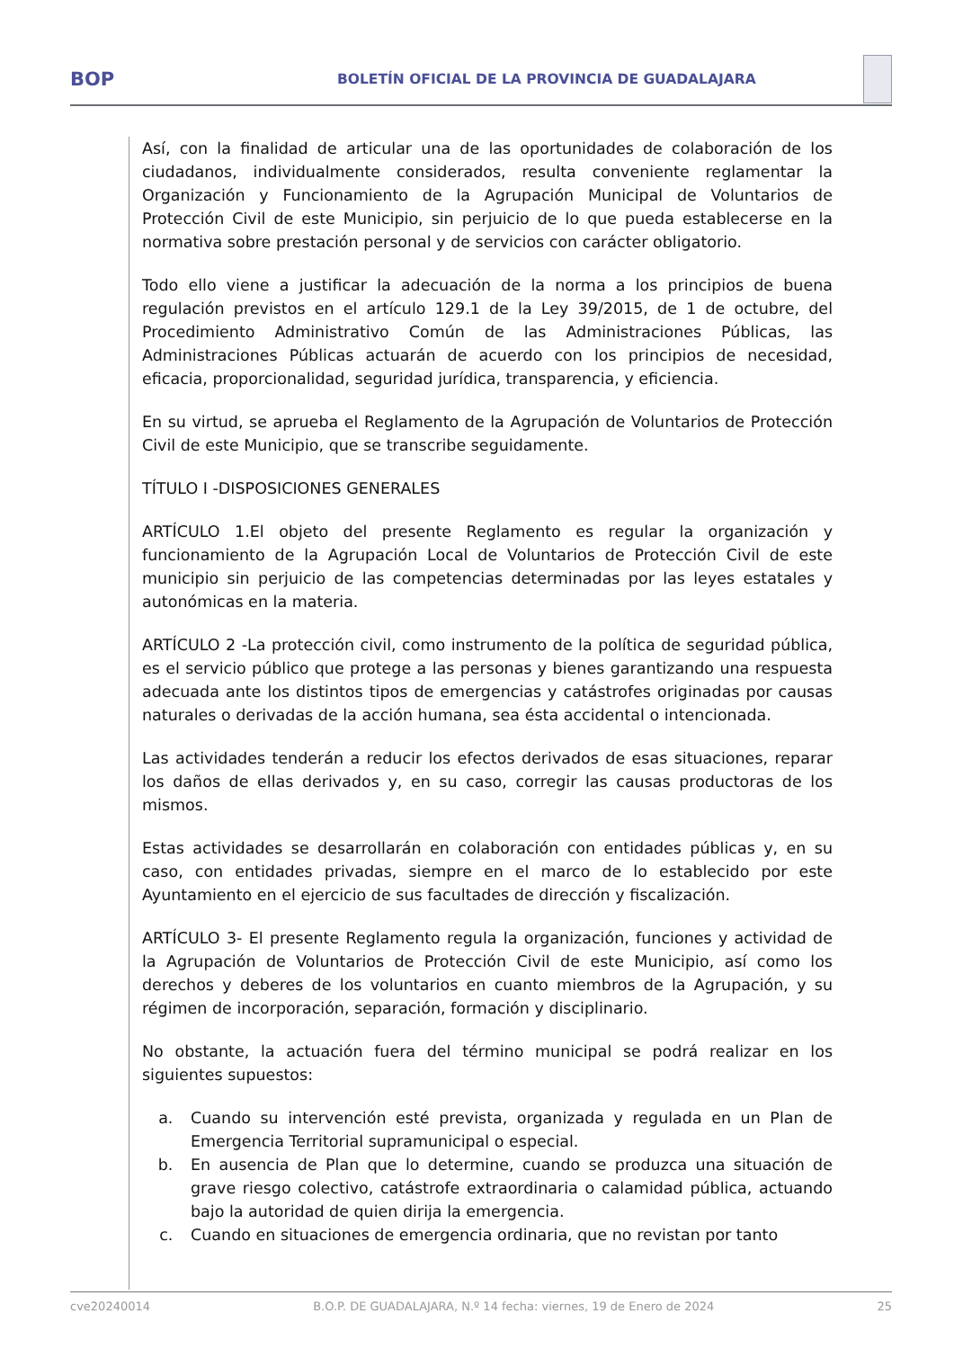BOP
BOLETÍN OFICIAL DE LA PROVINCIA DE GUADALAJARA
Así, con la finalidad de articular una de las oportunidades de colaboración de los ciudadanos, individualmente considerados, resulta conveniente reglamentar la Organización y Funcionamiento de la Agrupación Municipal de Voluntarios de Protección Civil de este Municipio, sin perjuicio de lo que pueda establecerse en la normativa sobre prestación personal y de servicios con carácter obligatorio.
Todo ello viene a justificar la adecuación de la norma a los principios de buena regulación previstos en el artículo 129.1 de la Ley 39/2015, de 1 de octubre, del Procedimiento Administrativo Común de las Administraciones Públicas, las Administraciones Públicas actuarán de acuerdo con los principios de necesidad, eficacia, proporcionalidad, seguridad jurídica, transparencia, y eficiencia.
En su virtud, se aprueba el Reglamento de la Agrupación de Voluntarios de Protección Civil de este Municipio, que se transcribe seguidamente.
TÍTULO I -DISPOSICIONES GENERALES
ARTÍCULO 1.El objeto del presente Reglamento es regular la organización y funcionamiento de la Agrupación Local de Voluntarios de Protección Civil de este municipio sin perjuicio de las competencias determinadas por las leyes estatales y autonómicas en la materia.
ARTÍCULO 2 -La protección civil, como instrumento de la política de seguridad pública, es el servicio público que protege a las personas y bienes garantizando una respuesta adecuada ante los distintos tipos de emergencias y catástrofes originadas por causas naturales o derivadas de la acción humana, sea ésta accidental o intencionada.
Las actividades tenderán a reducir los efectos derivados de esas situaciones, reparar los daños de ellas derivados y, en su caso, corregir las causas productoras de los mismos.
Estas actividades se desarrollarán en colaboración con entidades públicas y, en su caso, con entidades privadas, siempre en el marco de lo establecido por este Ayuntamiento en el ejercicio de sus facultades de dirección y fiscalización.
ARTÍCULO 3- El presente Reglamento regula la organización, funciones y actividad de la Agrupación de Voluntarios de Protección Civil de este Municipio, así como los derechos y deberes de los voluntarios en cuanto miembros de la Agrupación, y su régimen de incorporación, separación, formación y disciplinario.
No obstante, la actuación fuera del término municipal se podrá realizar en los siguientes supuestos:
a. Cuando su intervención esté prevista, organizada y regulada en un Plan de Emergencia Territorial supramunicipal o especial.
b. En ausencia de Plan que lo determine, cuando se produzca una situación de grave riesgo colectivo, catástrofe extraordinaria o calamidad pública, actuando bajo la autoridad de quien dirija la emergencia.
c. Cuando en situaciones de emergencia ordinaria, que no revistan por tanto
cve20240014 B.O.P. DE GUADALAJARA, N.º 14 fecha: viernes, 19 de Enero de 2024 25